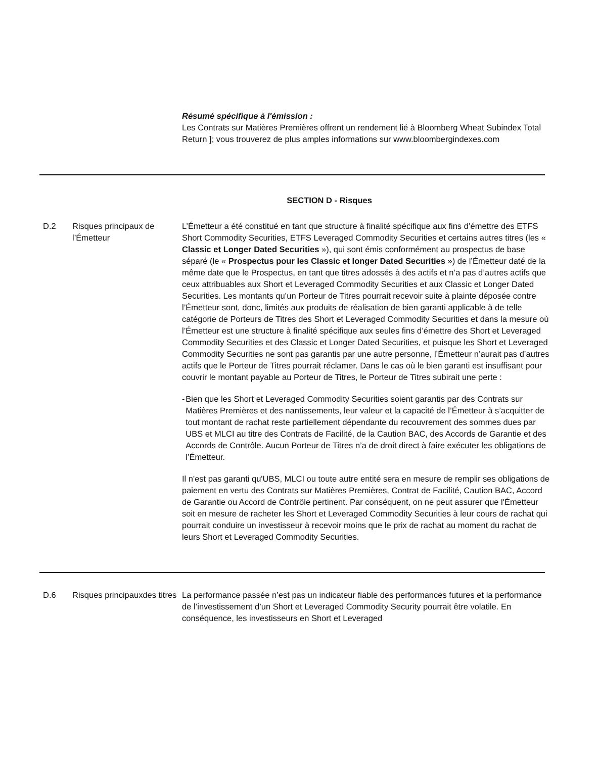Résumé spécifique à l'émission :
Les Contrats sur Matières Premières offrent un rendement lié à Bloomberg Wheat Subindex Total Return ]; vous trouverez de plus amples informations sur www.bloombergindexes.com
SECTION D - Risques
D.2 Risques principaux de l’Émetteur
L’Émetteur a été constitué en tant que structure à finalité spécifique aux fins d’émettre des ETFS Short Commodity Securities, ETFS Leveraged Commodity Securities et certains autres titres (les « Classic et Longer Dated Securities »), qui sont émis conformément au prospectus de base séparé (le « Prospectus pour les Classic et longer Dated Securities ») de l’Émetteur daté de la même date que le Prospectus, en tant que titres adossés à des actifs et n’a pas d’autres actifs que ceux attribuables aux Short et Leveraged Commodity Securities et aux Classic et Longer Dated Securities. Les montants qu’un Porteur de Titres pourrait recevoir suite à plainte déposée contre l’Émetteur sont, donc, limités aux produits de réalisation de bien garanti applicable à de telle catégorie de Porteurs de Titres des Short et Leveraged Commodity Securities et dans la mesure où l’Émetteur est une structure à finalité spécifique aux seules fins d’émettre des Short et Leveraged Commodity Securities et des Classic et Longer Dated Securities, et puisque les Short et Leveraged Commodity Securities ne sont pas garantis par une autre personne, l’Émetteur n’aurait pas d’autres actifs que le Porteur de Titres pourrait réclamer. Dans le cas où le bien garanti est insuffisant pour couvrir le montant payable au Porteur de Titres, le Porteur de Titres subirait une perte :
- Bien que les Short et Leveraged Commodity Securities soient garantis par des Contrats sur Matières Premières et des nantissements, leur valeur et la capacité de l’Émetteur à s’acquitter de tout montant de rachat reste partiellement dépendante du recouvrement des sommes dues par UBS et MLCI au titre des Contrats de Facilité, de la Caution BAC, des Accords de Garantie et des Accords de Contrôle. Aucun Porteur de Titres n’a de droit direct à faire exécuter les obligations de l’Émetteur.
Il n'est pas garanti qu'UBS, MLCI ou toute autre entité sera en mesure de remplir ses obligations de paiement en vertu des Contrats sur Matières Premières, Contrat de Facilité, Caution BAC, Accord de Garantie ou Accord de Contrôle pertinent. Par conséquent, on ne peut assurer que l'Émetteur soit en mesure de racheter les Short et Leveraged Commodity Securities à leur cours de rachat qui pourrait conduire un investisseur à recevoir moins que le prix de rachat au moment du rachat de leurs Short et Leveraged Commodity Securities.
D.6 Risques principauxdes titres
La performance passée n’est pas un indicateur fiable des performances futures et la performance de l’investissement d’un Short et Leveraged Commodity Security pourrait être volatile. En conséquence, les investisseurs en Short et Leveraged